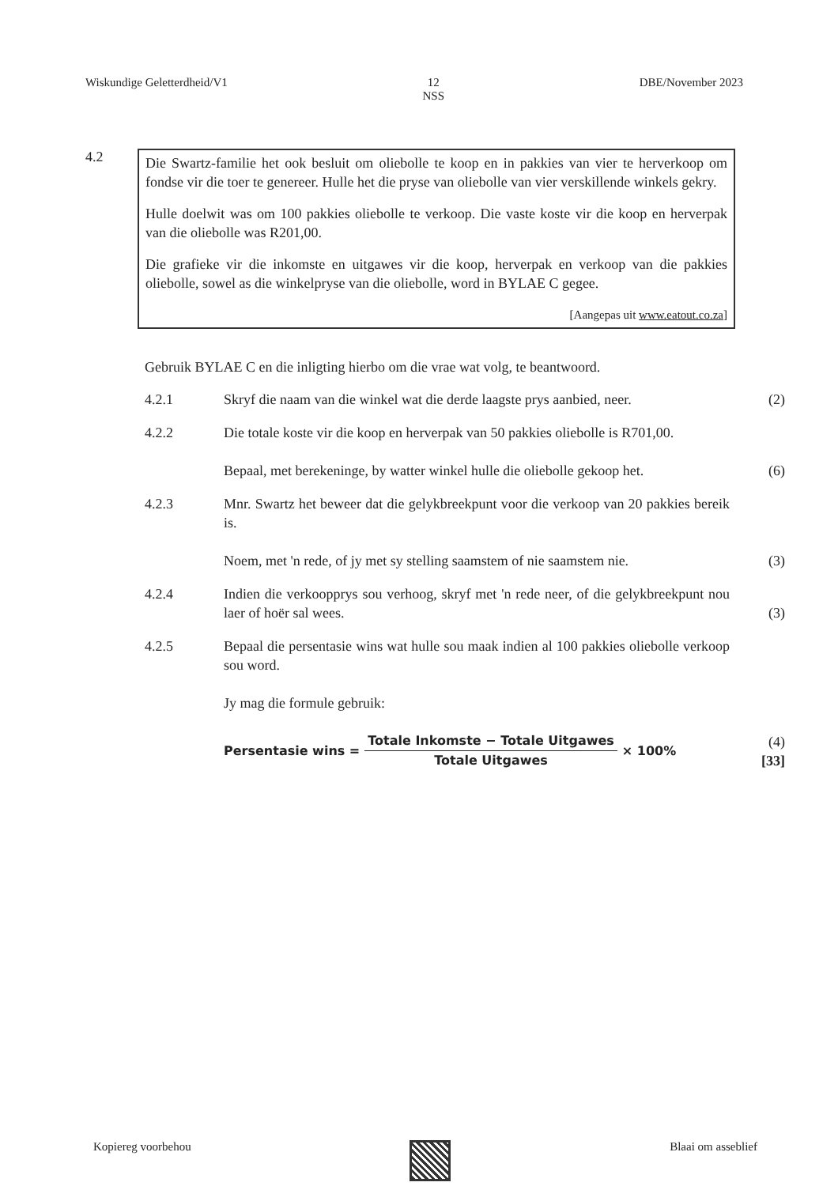Wiskundige Geletterdheid/V1 12
NSS DBE/November 2023
4.2
Die Swartz-familie het ook besluit om oliebolle te koop en in pakkies van vier te herverkoop om fondse vir die toer te genereer. Hulle het die pryse van oliebolle van vier verskillende winkels gekry.
Hulle doelwit was om 100 pakkies oliebolle te verkoop. Die vaste koste vir die koop en herverpak van die oliebolle was R201,00.
Die grafieke vir die inkomste en uitgawes vir die koop, herverpak en verkoop van die pakkies oliebolle, sowel as die winkelpryse van die oliebolle, word in BYLAE C gegee.
[Aangepas uit www.eatout.co.za]
Gebruik BYLAE C en die inligting hierbo om die vrae wat volg, te beantwoord.
4.2.1 Skryf die naam van die winkel wat die derde laagste prys aanbied, neer.
(2)
4.2.2 Die totale koste vir die koop en herverpak van 50 pakkies oliebolle is R701,00.
Bepaal, met berekeninge, by watter winkel hulle die oliebolle gekoop het.
(6)
4.2.3 Mnr. Swartz het beweer dat die gelykbreekpunt voor die verkoop van 20 pakkies bereik is.
Noem, met 'n rede, of jy met sy stelling saamstem of nie saamstem nie.
(3)
4.2.4 Indien die verkoopprys sou verhoog, skryf met 'n rede neer, of die gelykbreekpunt nou laer of hoër sal wees.
(3)
4.2.5 Bepaal die persentasie wins wat hulle sou maak indien al 100 pakkies oliebolle verkoop sou word.
Jy mag die formule gebruik:
Persentasie wins =
Totale Inkomste − Totale Uitgawes
Totale Uitgawes
× 100%
(4)
[33]
Kopiereg voorbehou Blaai om asseblief